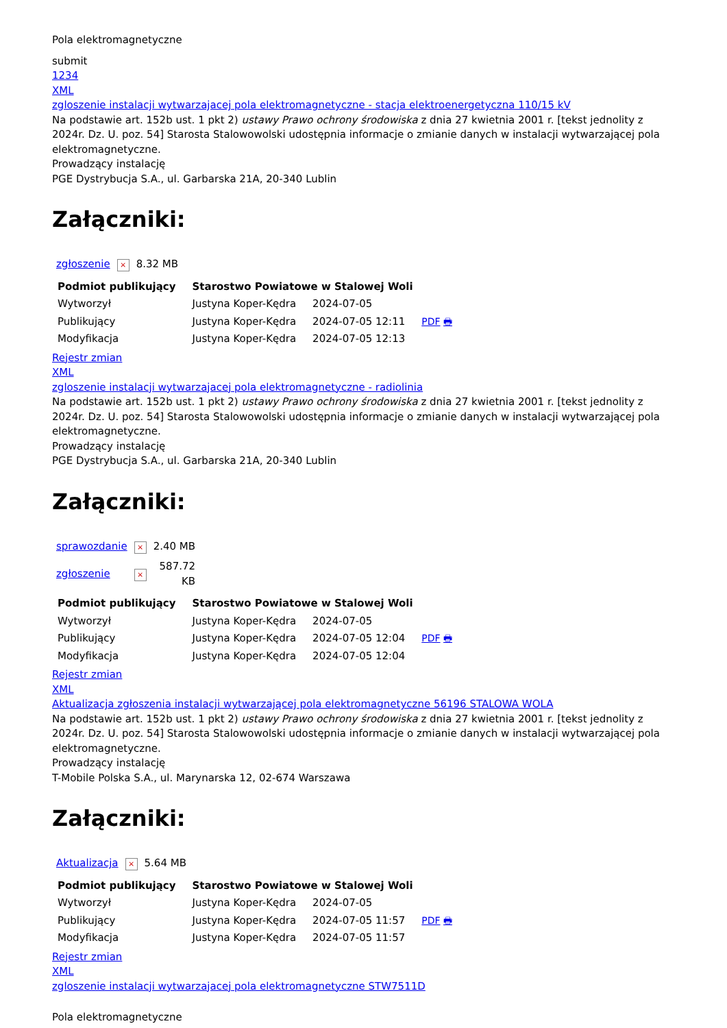Pola elektromagnetyczne
submit
1234
XML
zgloszenie instalacji wytwarzajacej pola elektromagnetyczne - stacja elektroenergetyczna 110/15 kV
Na podstawie art. 152b ust. 1 pkt 2) ustawy Prawo ochrony środowiska z dnia 27 kwietnia 2001 r. [tekst jednolity z 2024r. Dz. U. poz. 54] Starosta Stalowowolski udostępnia informacje o zmianie danych w instalacji wytwarzającej pola elektromagnetyczne.
Prowadzący instalację
PGE Dystrybucja S.A., ul. Garbarska 21A, 20-340 Lublin
Załączniki:
| zgłoszenie | × | 8.32 MB |
| Podmiot publikujący | Starostwo Powiatowe w Stalowej Woli | | |
| --- | --- | --- | --- |
| Wytworzył | Justyna Koper-Kędra | 2024-07-05 | PDF 🖶 |
| Publikujący | Justyna Koper-Kędra | 2024-07-05 12:11 | |
| Modyfikacja | Justyna Koper-Kędra | 2024-07-05 12:13 | |
Rejestr zmian
XML
zgloszenie instalacji wytwarzajacej pola elektromagnetyczne - radiolinia
Na podstawie art. 152b ust. 1 pkt 2) ustawy Prawo ochrony środowiska z dnia 27 kwietnia 2001 r. [tekst jednolity z 2024r. Dz. U. poz. 54] Starosta Stalowowolski udostępnia informacje o zmianie danych w instalacji wytwarzającej pola elektromagnetyczne.
Prowadzący instalację
PGE Dystrybucja S.A., ul. Garbarska 21A, 20-340 Lublin
Załączniki:
| sprawozdanie | × | 2.40 MB |
| zgłoszenie | × | 587.72 KB |
| Podmiot publikujący | Starostwo Powiatowe w Stalowej Woli | | |
| --- | --- | --- | --- |
| Wytworzył | Justyna Koper-Kędra | 2024-07-05 | PDF 🖶 |
| Publikujący | Justyna Koper-Kędra | 2024-07-05 12:04 | |
| Modyfikacja | Justyna Koper-Kędra | 2024-07-05 12:04 | |
Rejestr zmian
XML
Aktualizacja zgłoszenia instalacji wytwarzającej pola elektromagnetyczne 56196 STALOWA WOLA
Na podstawie art. 152b ust. 1 pkt 2) ustawy Prawo ochrony środowiska z dnia 27 kwietnia 2001 r. [tekst jednolity z 2024r. Dz. U. poz. 54] Starosta Stalowowolski udostępnia informacje o zmianie danych w instalacji wytwarzającej pola elektromagnetyczne.
Prowadzący instalację
T-Mobile Polska S.A., ul. Marynarska 12, 02-674 Warszawa
Załączniki:
| Aktualizacja | × | 5.64 MB |
| Podmiot publikujący | Starostwo Powiatowe w Stalowej Woli | | |
| --- | --- | --- | --- |
| Wytworzył | Justyna Koper-Kędra | 2024-07-05 | PDF 🖶 |
| Publikujący | Justyna Koper-Kędra | 2024-07-05 11:57 | |
| Modyfikacja | Justyna Koper-Kędra | 2024-07-05 11:57 | |
Rejestr zmian
XML
zgloszenie instalacji wytwarzajacej pola elektromagnetyczne STW7511D
Pola elektromagnetyczne